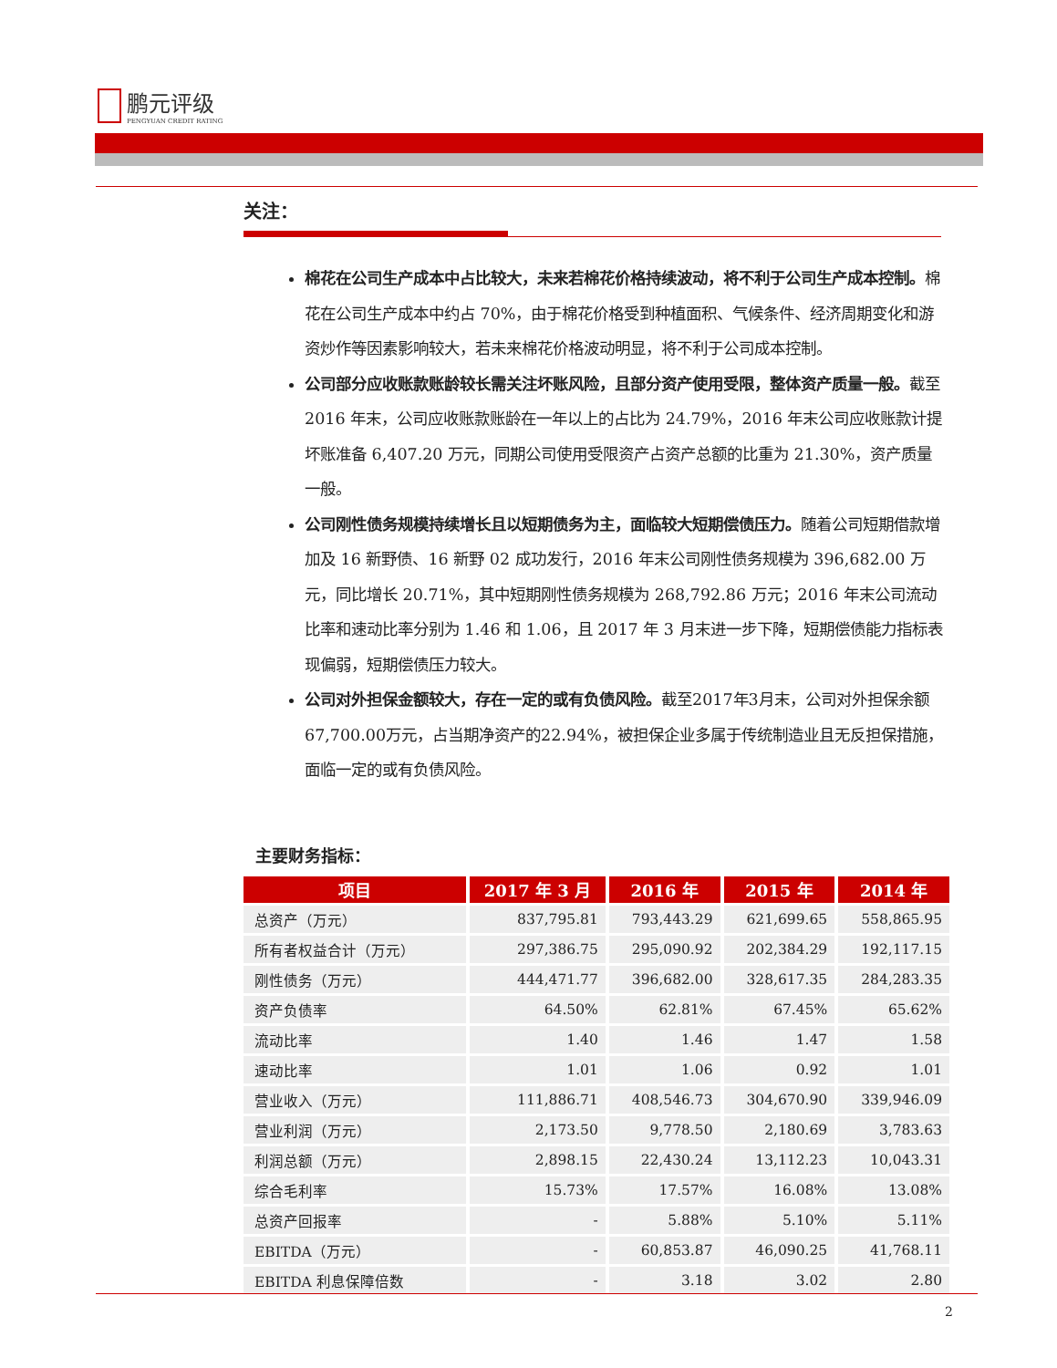鹏元评级
PENGYUAN CREDIT RATING
关注：
棉花在公司生产成本中占比较大，未来若棉花价格持续波动，将不利于公司生产成本控制。棉花在公司生产成本中约占 70%，由于棉花价格受到种植面积、气候条件、经济周期变化和游资炒作等因素影响较大，若未来棉花价格波动明显，将不利于公司成本控制。
公司部分应收账款账龄较长需关注坏账风险，且部分资产使用受限，整体资产质量一般。截至 2016 年末，公司应收账款账龄在一年以上的占比为 24.79%，2016 年末公司应收账款计提坏账准备 6,407.20 万元，同期公司使用受限资产占资产总额的比重为 21.30%，资产质量一般。
公司刚性债务规模持续增长且以短期债务为主，面临较大短期偿债压力。随着公司短期借款增加及 16 新野债、16 新野 02 成功发行，2016 年末公司刚性债务规模为 396,682.00 万元，同比增长 20.71%，其中短期刚性债务规模为 268,792.86 万元；2016 年末公司流动比率和速动比率分别为 1.46 和 1.06，且 2017 年 3 月末进一步下降，短期偿债能力指标表现偏弱，短期偿债压力较大。
公司对外担保金额较大，存在一定的或有负债风险。截至2017年3月末，公司对外担保余额67,700.00万元，占当期净资产的22.94%，被担保企业多属于传统制造业且无反担保措施，面临一定的或有负债风险。
主要财务指标：
| 项目 | 2017 年 3 月 | 2016 年 | 2015 年 | 2014 年 |
| --- | --- | --- | --- | --- |
| 总资产（万元） | 837,795.81 | 793,443.29 | 621,699.65 | 558,865.95 |
| 所有者权益合计（万元） | 297,386.75 | 295,090.92 | 202,384.29 | 192,117.15 |
| 刚性债务（万元） | 444,471.77 | 396,682.00 | 328,617.35 | 284,283.35 |
| 资产负债率 | 64.50% | 62.81% | 67.45% | 65.62% |
| 流动比率 | 1.40 | 1.46 | 1.47 | 1.58 |
| 速动比率 | 1.01 | 1.06 | 0.92 | 1.01 |
| 营业收入（万元） | 111,886.71 | 408,546.73 | 304,670.90 | 339,946.09 |
| 营业利润（万元） | 2,173.50 | 9,778.50 | 2,180.69 | 3,783.63 |
| 利润总额（万元） | 2,898.15 | 22,430.24 | 13,112.23 | 10,043.31 |
| 综合毛利率 | 15.73% | 17.57% | 16.08% | 13.08% |
| 总资产回报率 | - | 5.88% | 5.10% | 5.11% |
| EBITDA（万元） | - | 60,853.87 | 46,090.25 | 41,768.11 |
| EBITDA 利息保障倍数 | - | 3.18 | 3.02 | 2.80 |
2